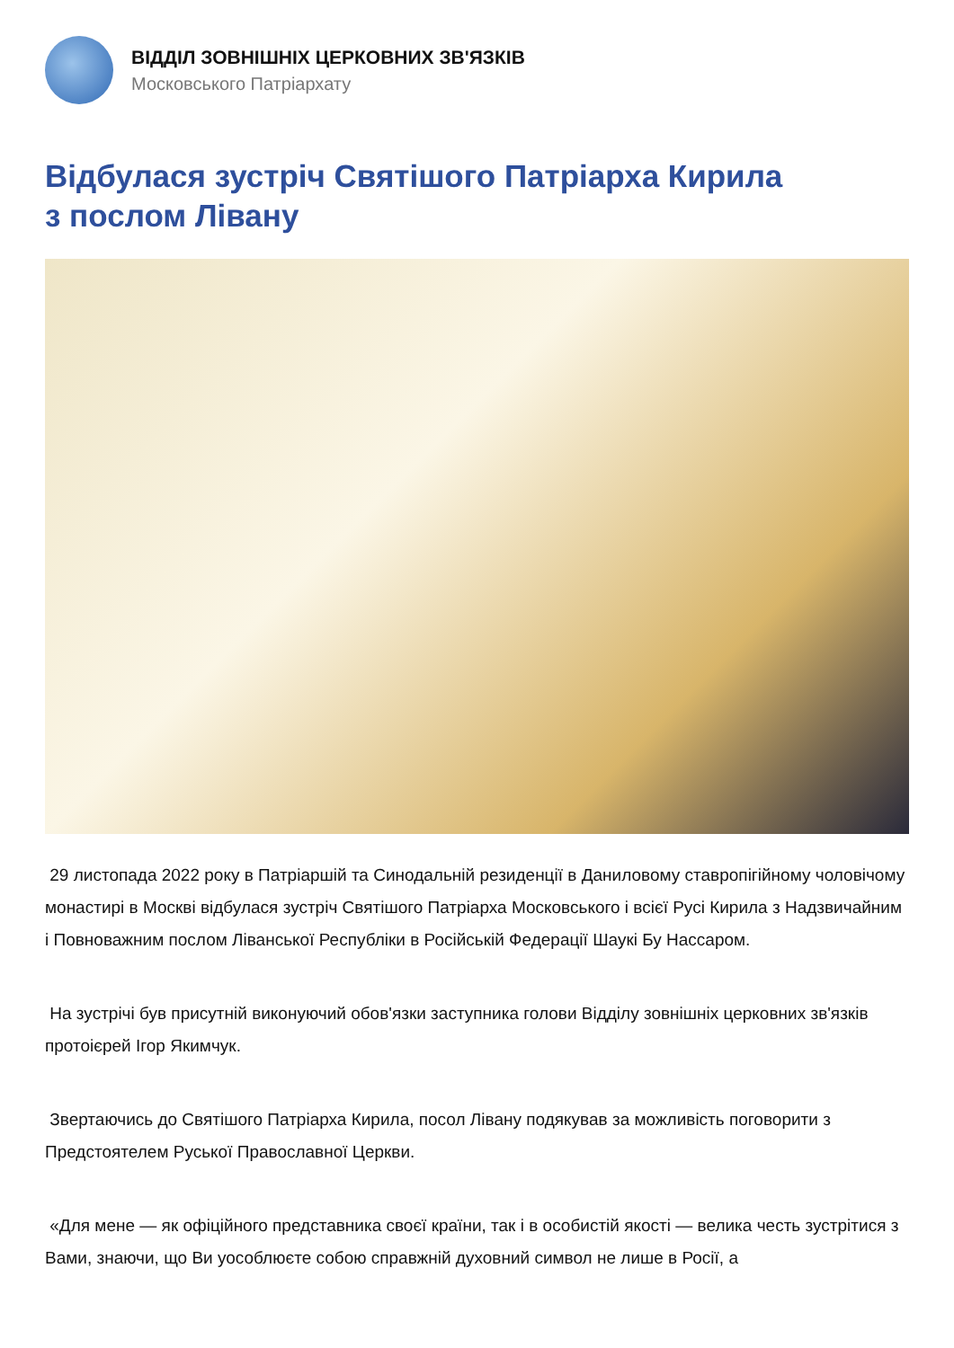ВІДДІЛ ЗОВНІШНІХ ЦЕРКОВНИХ ЗВ'ЯЗКІВ
Московського Патріархату
Відбулася зустріч Святішого Патріарха Кирила
з послом Лівану
29 листопада 2022 року в Патріаршій та Синодальній резиденції в Даниловому ставропігійному чоловічому монастирі в Москві відбулася зустріч Святішого Патріарха Московського і всієї Русі Кирила з Надзвичайним і Повноважним послом Ліванської Республіки в Російській Федерації Шаукі Бу Нассаром.
На зустрічі був присутній виконуючий обов'язки заступника голови Відділу зовнішніх церковних зв'язків протоієрей Ігор Якимчук.
Звертаючись до Святішого Патріарха Кирила, посол Лівану подякував за можливість поговорити з Предстоятелем Руської Православної Церкви.
«Для мене — як офіційного представника своєї країни, так і в особистій якості — велика честь зустрітися з Вами, знаючи, що Ви уособлюєте собою справжній духовний символ не лише в Росії, а